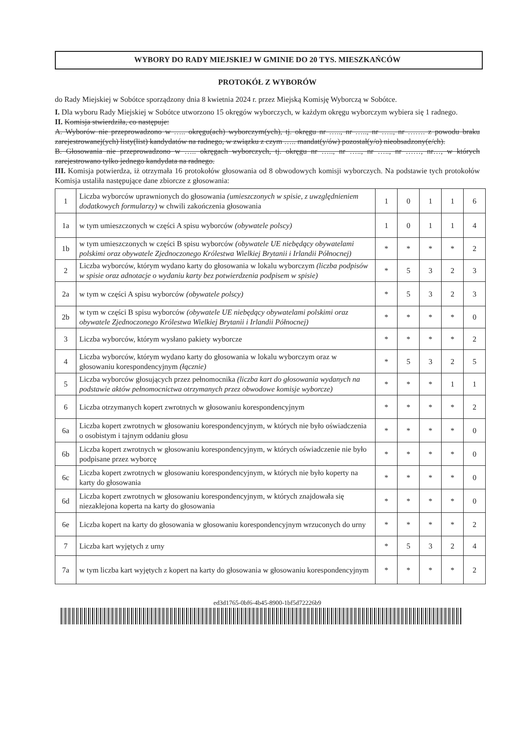WYBORY DO RADY MIEJSKIEJ W GMINIE DO 20 TYS. MIESZKAŃCÓW
PROTOKÓŁ Z WYBORÓW
do Rady Miejskiej w Sobótce sporządzony dnia 8 kwietnia 2024 r. przez Miejską Komisję Wyborczą w Sobótce.
I. Dla wyboru Rady Miejskiej w Sobótce utworzono 15 okręgów wyborczych, w każdym okręgu wyborczym wybiera się 1 radnego.
II. Komisja stwierdziła, co następuje:
A. Wyborów nie przeprowadzono w ….. okręgu(ach) wyborczym(ych), tj. okręgu nr ….., nr ….., nr ….., nr ……. z powodu braku zarejestrowanej(ych) listy(list) kandydatów na radnego, w związku z czym ….. mandat(y/ów) pozostał(y/o) nieobsadzony(e/ch).
B. Głosowania nie przeprowadzono w ….. okręgach wyborczych, tj. okręgu nr ….., nr ….., nr ….., nr ……, nr…, w których zarejestrowano tylko jednego kandydata na radnego.
III. Komisja potwierdza, iż otrzymała 16 protokołów głosowania od 8 obwodowych komisji wyborczych. Na podstawie tych protokołów Komisja ustaliła następujące dane zbiorcze z głosowania:
| 1 | Liczba wyborców uprawnionych do głosowania (umieszczonych w spisie, z uwzględnieniem dodatkowych formularzy) w chwili zakończenia głosowania | 1 | 0 | 1 | 1 | 6 |
| 1a | w tym umieszczonych w części A spisu wyborców (obywatele polscy) | 1 | 0 | 1 | 1 | 4 |
| 1b | w tym umieszczonych w części B spisu wyborców (obywatele UE niebędący obywatelami polskimi oraz obywatele Zjednoczonego Królestwa Wielkiej Brytanii i Irlandii Północnej) | * | * | * | * | 2 |
| 2 | Liczba wyborców, którym wydano karty do głosowania w lokalu wyborczym (liczba podpisów w spisie oraz adnotacje o wydaniu karty bez potwierdzenia podpisem w spisie) | * | 5 | 3 | 2 | 3 |
| 2a | w tym w części A spisu wyborców (obywatele polscy) | * | 5 | 3 | 2 | 3 |
| 2b | w tym w części B spisu wyborców (obywatele UE niebędący obywatelami polskimi oraz obywatele Zjednoczonego Królestwa Wielkiej Brytanii i Irlandii Północnej) | * | * | * | * | 0 |
| 3 | Liczba wyborców, którym wysłano pakiety wyborcze | * | * | * | * | 2 |
| 4 | Liczba wyborców, którym wydano karty do głosowania w lokalu wyborczym oraz w głosowaniu korespondencyjnym (łącznie) | * | 5 | 3 | 2 | 5 |
| 5 | Liczba wyborców głosujących przez pełnomocnika (liczba kart do głosowania wydanych na podstawie aktów pełnomocnictwa otrzymanych przez obwodowe komisje wyborcze) | * | * | * | 1 | 1 |
| 6 | Liczba otrzymanych kopert zwrotnych w głosowaniu korespondencyjnym | * | * | * | * | 2 |
| 6a | Liczba kopert zwrotnych w głosowaniu korespondencyjnym, w których nie było oświadczenia o osobistym i tajnym oddaniu głosu | * | * | * | * | 0 |
| 6b | Liczba kopert zwrotnych w głosowaniu korespondencyjnym, w których oświadczenie nie było podpisane przez wyborcę | * | * | * | * | 0 |
| 6c | Liczba kopert zwrotnych w głosowaniu korespondencyjnym, w których nie było koperty na karty do głosowania | * | * | * | * | 0 |
| 6d | Liczba kopert zwrotnych w głosowaniu korespondencyjnym, w których znajdowała się niezaklejona koperta na karty do głosowania | * | * | * | * | 0 |
| 6e | Liczba kopert na karty do głosowania w głosowaniu korespondencyjnym wrzuconych do urny | * | * | * | * | 2 |
| 7 | Liczba kart wyjętych z urny | * | 5 | 3 | 2 | 4 |
| 7a | w tym liczba kart wyjętych z kopert na karty do głosowania w głosowaniu korespondencyjnym | * | * | * | * | 2 |
ed3d1765-0bf6-4b45-8900-1bf5d72226b9